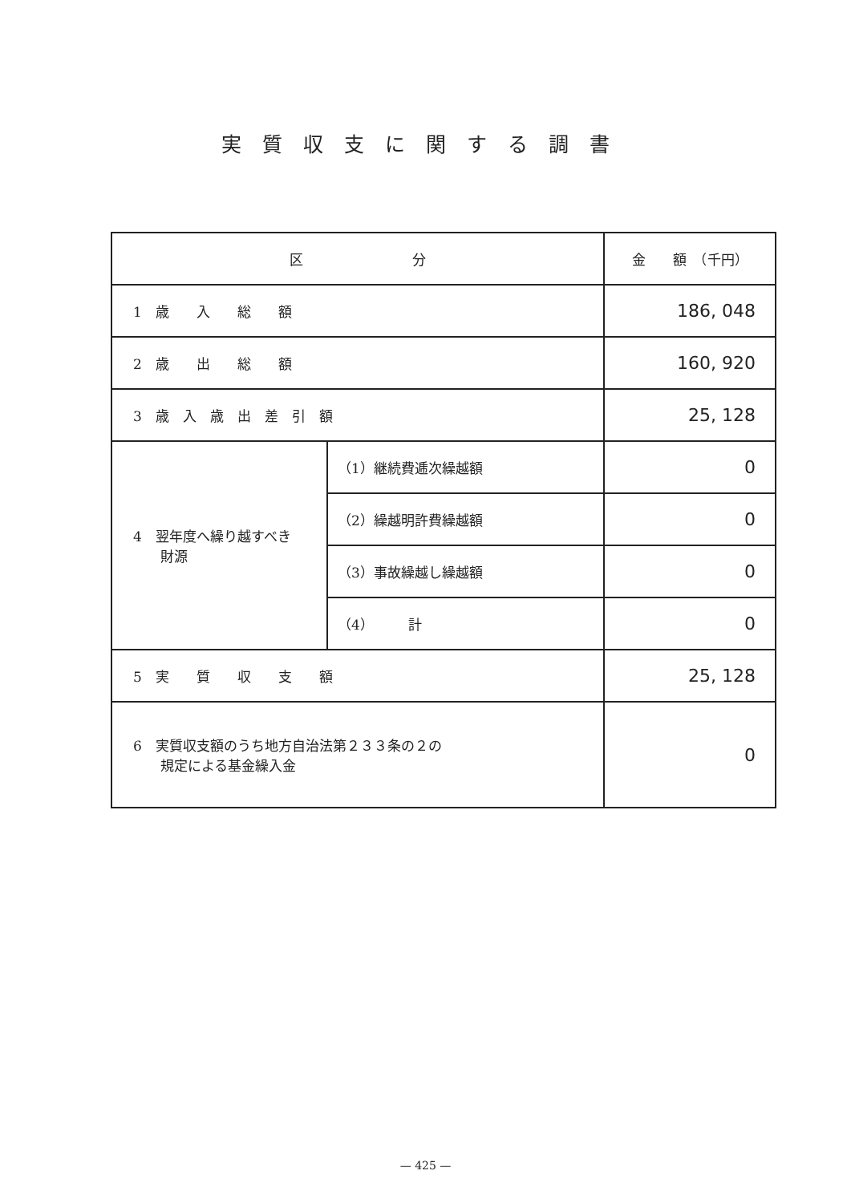実質収支に関する調書
| 区 分 | | 金 額 （千円） |
| --- | --- | --- |
| 1 歳 入 総 額 | | 186, 048 |
| 2 歳 出 総 額 | | 160, 920 |
| 3 歳 入 歳 出 差 引 額 | | 25, 128 |
| 4 翌年度へ繰り越すべき 財源 | （1）継続費逓次繰越額 | 0 |
| | （2）繰越明許費繰越額 | 0 |
| | （3）事故繰越し繰越額 | 0 |
| | （4） 計 | 0 |
| 5 実 質 収 支 額 | | 25, 128 |
| 6 実質収支額のうち地方自治法第２３３条の２の 規定による基金繰入金 | | 0 |
— 425 —